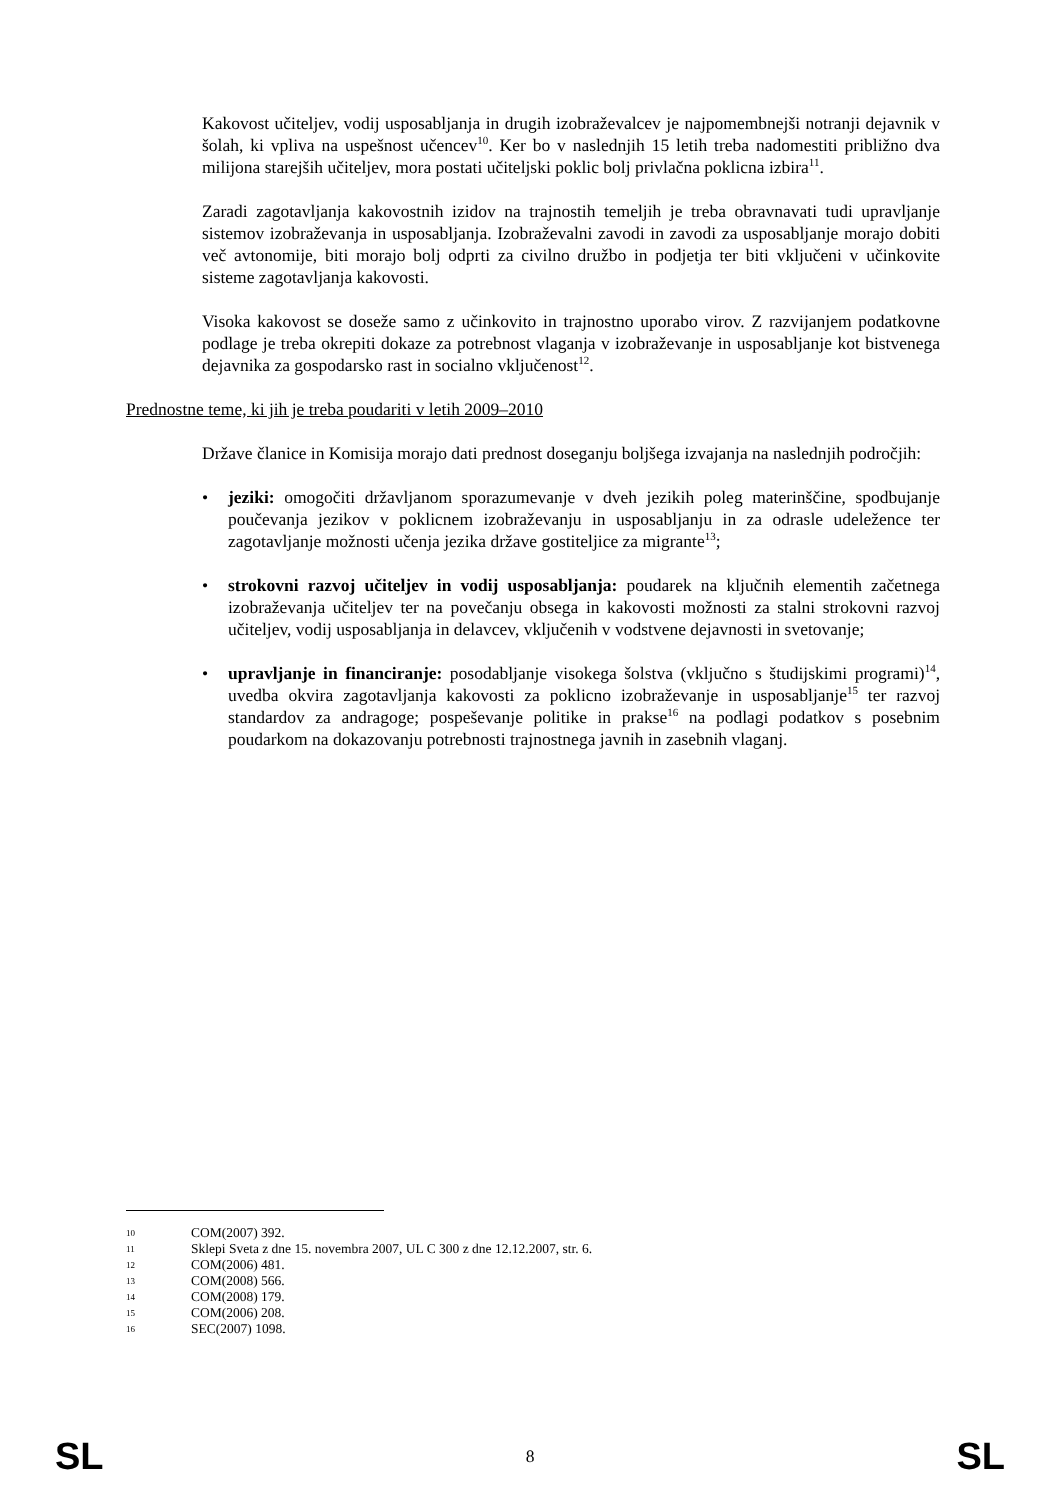Kakovost učiteljev, vodij usposabljanja in drugih izobraževalcev je najpomembnejši notranji dejavnik v šolah, ki vpliva na uspešnost učencev<sup>10</sup>. Ker bo v naslednjih 15 letih treba nadomestiti približno dva milijona starejših učiteljev, mora postati učiteljski poklic bolj privlačna poklicna izbira<sup>11</sup>.
Zaradi zagotavljanja kakovostnih izidov na trajnostih temeljih je treba obravnavati tudi upravljanje sistemov izobraževanja in usposabljanja. Izobraževalni zavodi in zavodi za usposabljanje morajo dobiti več avtonomije, biti morajo bolj odprti za civilno družbo in podjetja ter biti vključeni v učinkovite sisteme zagotavljanja kakovosti.
Visoka kakovost se doseže samo z učinkovito in trajnostno uporabo virov. Z razvijanjem podatkovne podlage je treba okrepiti dokaze za potrebnost vlaganja v izobraževanje in usposabljanje kot bistvenega dejavnika za gospodarsko rast in socialno vključenost<sup>12</sup>.
Prednostne teme, ki jih je treba poudariti v letih 2009–2010
Države članice in Komisija morajo dati prednost doseganju boljšega izvajanja na naslednjih področjih:
• jeziki: omogočiti državljanom sporazumevanje v dveh jezikih poleg materinščine, spodbujanje poučevanja jezikov v poklicnem izobraževanju in usposabljanju in za odrasle udeležence ter zagotavljanje možnosti učenja jezika države gostiteljice za migrante<sup>13</sup>;
• strokovni razvoj učiteljev in vodij usposabljanja: poudarek na ključnih elementih začetnega izobraževanja učiteljev ter na povečanju obsega in kakovosti možnosti za stalni strokovni razvoj učiteljev, vodij usposabljanja in delavcev, vključenih v vodstvene dejavnosti in svetovanje;
• upravljanje in financiranje: posodabljanje visokega šolstva (vključno s študijskimi programi)<sup>14</sup>, uvedba okvira zagotavljanja kakovosti za poklicno izobraževanje in usposabljanje<sup>15</sup> ter razvoj standardov za andragoge; pospeševanje politike in prakse<sup>16</sup> na podlagi podatkov s posebnim poudarkom na dokazovanju potrebnosti trajnostnega javnih in zasebnih vlaganj.
10 COM(2007) 392.
11 Sklepi Sveta z dne 15. novembra 2007, UL C 300 z dne 12.12.2007, str. 6.
12 COM(2006) 481.
13 COM(2008) 566.
14 COM(2008) 179.
15 COM(2006) 208.
16 SEC(2007) 1098.
SL 8 SL